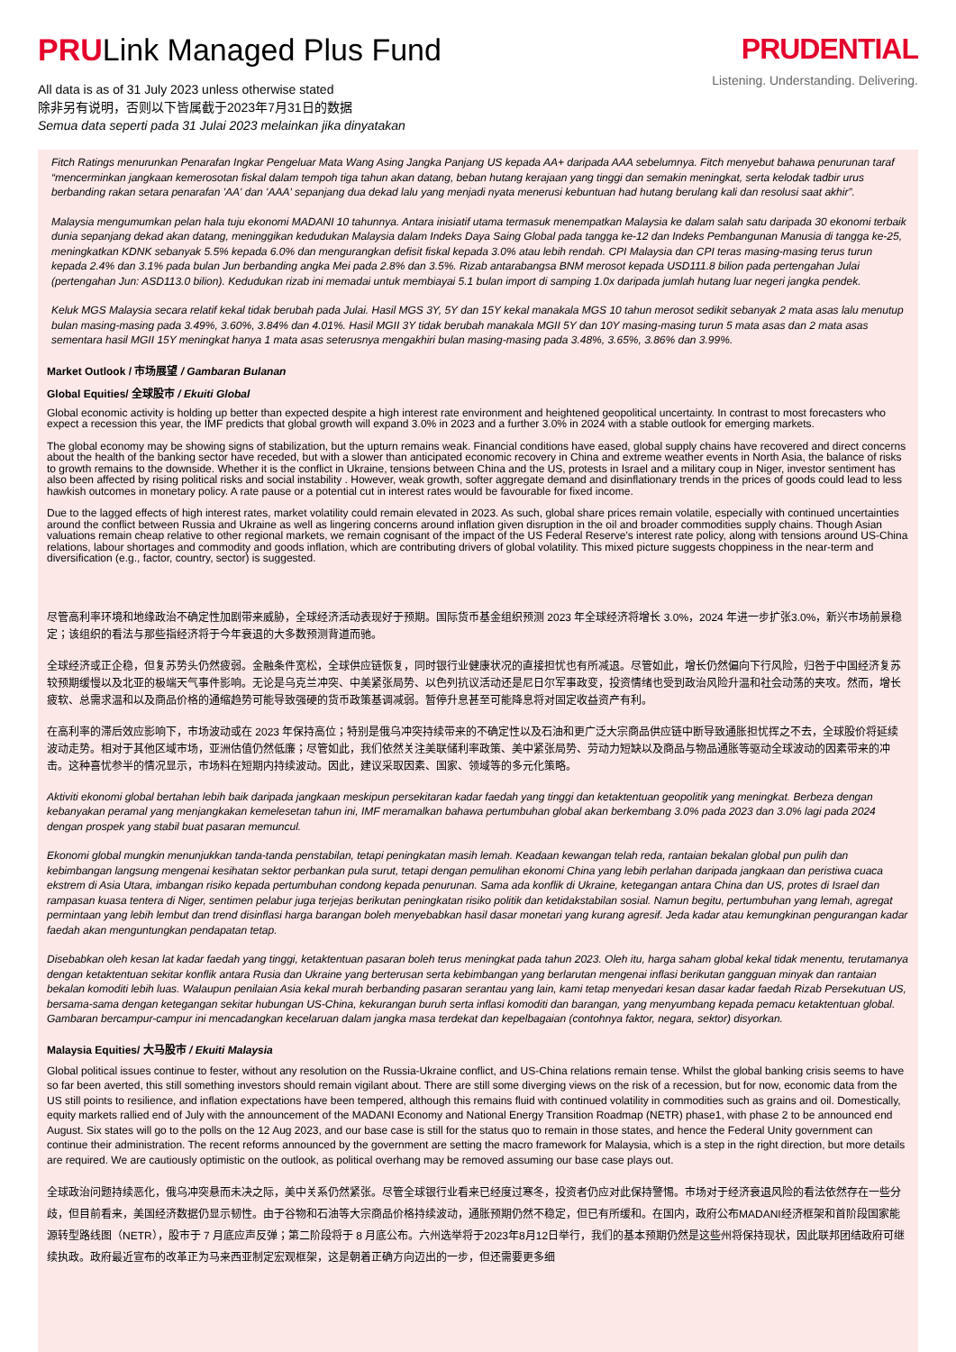PRULink Managed Plus Fund
All data is as of 31 July 2023 unless otherwise stated
除非另有说明，否则以下皆属截于2023年7月31日的数据
Semua data seperti pada 31 Julai 2023 melainkan jika dinyatakan
PRUDENTIAL
Listening. Understanding. Delivering.
Fitch Ratings menurunkan Penarafan Ingkar Pengeluar Mata Wang Asing Jangka Panjang US kepada AA+ daripada AAA sebelumnya. Fitch menyebut bahawa penurunan taraf “mencerminkan jangkaan kemerosotan fiskal dalam tempoh tiga tahun akan datang, beban hutang kerajaan yang tinggi dan semakin meningkat, serta kelodak tadbir urus berbanding rakan setara penarafan 'AA' dan 'AAA' sepanjang dua dekad lalu yang menjadi nyata menerusi kebuntuan had hutang berulang kali dan resolusi saat akhir”.
Malaysia mengumumkan pelan hala tuju ekonomi MADANI 10 tahunnya. Antara inisiatif utama termasuk menempatkan Malaysia ke dalam salah satu daripada 30 ekonomi terbaik dunia sepanjang dekad akan datang, meninggikan kedudukan Malaysia dalam Indeks Daya Saing Global pada tangga ke-12 dan Indeks Pembangunan Manusia di tangga ke-25, meningkatkan KDNK sebanyak 5.5% kepada 6.0% dan mengurangkan defisit fiskal kepada 3.0% atau lebih rendah. CPI Malaysia dan CPI teras masing-masing terus turun kepada 2.4% dan 3.1% pada bulan Jun berbanding angka Mei pada 2.8% dan 3.5%. Rizab antarabangsa BNM merosot kepada USD111.8 bilion pada pertengahan Julai (pertengahan Jun: ASD113.0 bilion). Kedudukan rizab ini memadai untuk membiayai 5.1 bulan import di samping 1.0x daripada jumlah hutang luar negeri jangka pendek.
Keluk MGS Malaysia secara relatif kekal tidak berubah pada Julai. Hasil MGS 3Y, 5Y dan 15Y kekal manakala MGS 10 tahun merosot sedikit sebanyak 2 mata asas lalu menutup bulan masing-masing pada 3.49%, 3.60%, 3.84% dan 4.01%. Hasil MGII 3Y tidak berubah manakala MGII 5Y dan 10Y masing-masing turun 5 mata asas dan 2 mata asas sementara hasil MGII 15Y meningkat hanya 1 mata asas seterusnya mengakhiri bulan masing-masing pada 3.48%, 3.65%, 3.86% dan 3.99%.
Market Outlook / 市场展望 / Gambaran Bulanan
Global Equities/ 全球股市 / Ekuiti Global
Global economic activity is holding up better than expected despite a high interest rate environment and heightened geopolitical uncertainty. In contrast to most forecasters who expect a recession this year, the IMF predicts that global growth will expand 3.0% in 2023 and a further 3.0% in 2024 with a stable outlook for emerging markets.
The global economy may be showing signs of stabilization, but the upturn remains weak. Financial conditions have eased, global supply chains have recovered and direct concerns about the health of the banking sector have receded, but with a slower than anticipated economic recovery in China and extreme weather events in North Asia, the balance of risks to growth remains to the downside. Whether it is the conflict in Ukraine, tensions between China and the US, protests in Israel and a military coup in Niger, investor sentiment has also been affected by rising political risks and social instability . However, weak growth, softer aggregate demand and disinflationary trends in the prices of goods could lead to less hawkish outcomes in monetary policy. A rate pause or a potential cut in interest rates would be favourable for fixed income.
Due to the lagged effects of high interest rates, market volatility could remain elevated in 2023. As such, global share prices remain volatile, especially with continued uncertainties around the conflict between Russia and Ukraine as well as lingering concerns around inflation given disruption in the oil and broader commodities supply chains. Though Asian valuations remain cheap relative to other regional markets, we remain cognisant of the impact of the US Federal Reserve’s interest rate policy, along with tensions around US-China relations, labour shortages and commodity and goods inflation, which are contributing drivers of global volatility. This mixed picture suggests choppiness in the near-term and diversification (e.g., factor, country, sector) is suggested.
尽管高利率环境和地缘政治不确定性加剧带来威胁，全球经济活动表现好于预期。国际货币基金组织预测 2023 年全球经济将增长 3.0%，2024 年进一步扩张3.0%，新兴市场前景稳定；该组织的看法与那些指经济将于今年衰退的大多数预测背道而驰。
全球经济或正企稳，但复苏势头仍然疲弱。金融条件宽松，全球供应链恢复，同时银行业健康状况的直接担忧也有所减退。尽管如此，增长仍然偏向下行风险，归咎于中国经济复苏较预期缓慢以及北亚的极端天气事件影响。无论是乌克兰冲突、中美紧张局势、以色列抗议活动还是尼日尔军事政变，投资情绪也受到政治风险升温和社会动荡的夹攻。然而，增长疲软、总需求温和以及商品价格的通缩趋势可能导致强硬的货币政策基调减弱。暂停升息甚至可能降息将对固定收益资产有利。
在高利率的滞后效应影响下，市场波动或在 2023 年保持高位；特别是俄乌冲突持续带来的不确定性以及石油和更广泛大宗商品供应链中断导致通胀担忧挥之不去，全球股价将延续波动走势。相对于其他区域市场，亚洲估值仍然低廉；尽管如此，我们依然关注美联储利率政策、美中紧张局势、劳动力短缺以及商品与物品通胀等驱动全球波动的因素带来的冲击。这种喜忧参半的情况显示，市场料在短期内持续波动。因此，建议采取因素、国家、领域等的多元化策略。
Aktiviti ekonomi global bertahan lebih baik daripada jangkaan meskipun persekitaran kadar faedah yang tinggi dan ketaktentuan geopolitik yang meningkat. Berbeza dengan kebanyakan peramal yang menjangkakan kemelesetan tahun ini, IMF meramalkan bahawa pertumbuhan global akan berkembang 3.0% pada 2023 dan 3.0% lagi pada 2024 dengan prospek yang stabil buat pasaran memuncul.
Ekonomi global mungkin menunjukkan tanda-tanda penstabilan, tetapi peningkatan masih lemah. Keadaan kewangan telah reda, rantaian bekalan global pun pulih dan kebimbangan langsung mengenai kesihatan sektor perbankan pula surut, tetapi dengan pemulihan ekonomi China yang lebih perlahan daripada jangkaan dan peristiwa cuaca ekstrem di Asia Utara, imbangan risiko kepada pertumbuhan condong kepada penurunan. Sama ada konflik di Ukraine, ketegangan antara China dan US, protes di Israel dan rampasan kuasa tentera di Niger, sentimen pelabur juga terjejas berikutan peningkatan risiko politik dan ketidakstabilan sosial. Namun begitu, pertumbuhan yang lemah, agregat permintaan yang lebih lembut dan trend disinflasi harga barangan boleh menyebabkan hasil dasar monetari yang kurang agresif. Jeda kadar atau kemungkinan pengurangan kadar faedah akan menguntungkan pendapatan tetap.
Disebabkan oleh kesan lat kadar faedah yang tinggi, ketaktentuan pasaran boleh terus meningkat pada tahun 2023. Oleh itu, harga saham global kekal tidak menentu, terutamanya dengan ketaktentuan sekitar konflik antara Rusia dan Ukraine yang berterusan serta kebimbangan yang berlarutan mengenai inflasi berikutan gangguan minyak dan rantaian bekalan komoditi lebih luas. Walaupun penilaian Asia kekal murah berbanding pasaran serantau yang lain, kami tetap menyedari kesan dasar kadar faedah Rizab Persekutuan US, bersama-sama dengan ketegangan sekitar hubungan US-China, kekurangan buruh serta inflasi komoditi dan barangan, yang menyumbang kepada pemacu ketaktentuan global. Gambaran bercampur-campur ini mencadangkan kecelaruan dalam jangka masa terdekat dan kepelbagaian (contohnya faktor, negara, sektor) disyorkan.
Malaysia Equities/ 大马股市 / Ekuiti Malaysia
Global political issues continue to fester, without any resolution on the Russia-Ukraine conflict, and US-China relations remain tense. Whilst the global banking crisis seems to have so far been averted, this still something investors should remain vigilant about. There are still some diverging views on the risk of a recession, but for now, economic data from the US still points to resilience, and inflation expectations have been tempered, although this remains fluid with continued volatility in commodities such as grains and oil. Domestically, equity markets rallied end of July with the announcement of the MADANI Economy and National Energy Transition Roadmap (NETR) phase1, with phase 2 to be announced end August. Six states will go to the polls on the 12 Aug 2023, and our base case is still for the status quo to remain in those states, and hence the Federal Unity government can continue their administration. The recent reforms announced by the government are setting the macro framework for Malaysia, which is a step in the right direction, but more details are required. We are cautiously optimistic on the outlook, as political overhang may be removed assuming our base case plays out.
全球政治问题持续恶化，俄乌冲突悬而未决之际，美中关系仍然紧张。尽管全球银行业看来已经度过寒冬，投资者仍应对此保持警惕。市场对于经济衰退风险的看法依然存在一些分歧，但目前看来，美国经济数据仍显示韧性。由于谷物和石油等大宗商品价格持续波动，通胀预期仍然不稳定，但已有所缓和。在国内，政府公布MADANI经济框架和首阶段国家能源转型路线图（NETR），股市于 7 月底应声反弹；第二阶段将于 8 月底公布。六州选举将于2023年8月12日举行，我们的基本预期仍然是这些州将保持现状，因此联邦团结政府可继续执政。政府最近宣布的改革正为马来西亚制定宏观框架，这是朝着正确方向迈出的一步，但还需要更多细